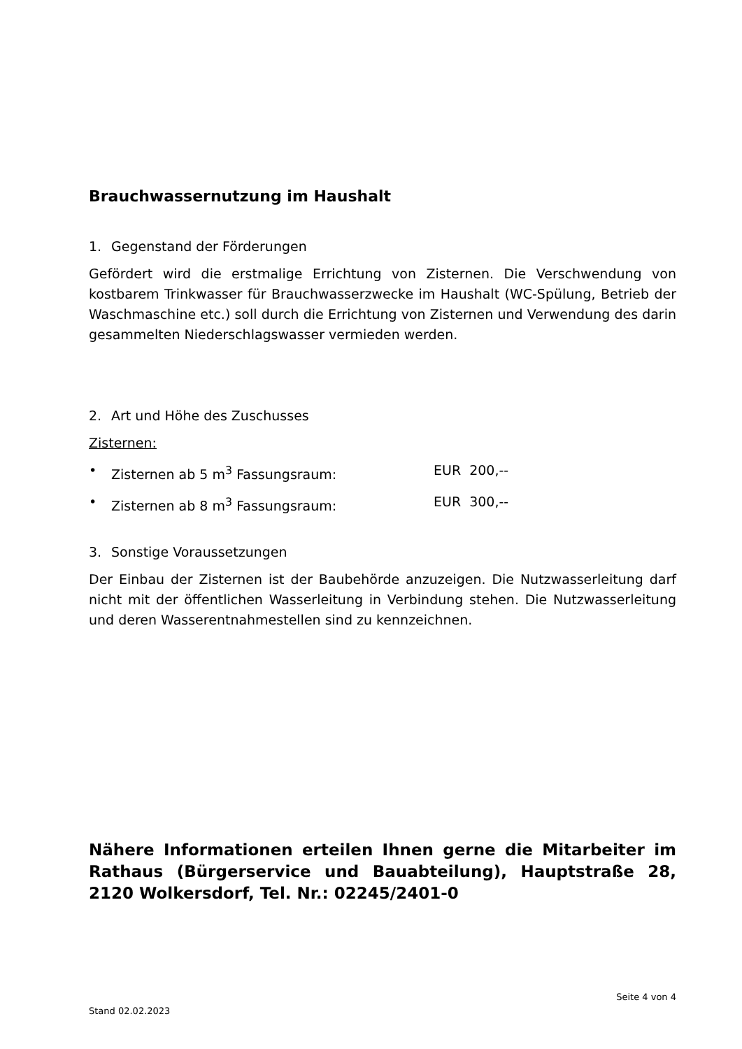Brauchwassernutzung im Haushalt
1. Gegenstand der Förderungen
Gefördert wird die erstmalige Errichtung von Zisternen. Die Verschwendung von kostbarem Trinkwasser für Brauchwasserzwecke im Haushalt (WC-Spülung, Betrieb der Waschmaschine etc.) soll durch die Errichtung von Zisternen und Verwendung des darin gesammelten Niederschlagswasser vermieden werden.
2. Art und Höhe des Zuschusses
Zisternen:
• Zisternen ab 5 m<sup>3</sup> Fassungsraum: EUR 200,--
• Zisternen ab 8 m<sup>3</sup> Fassungsraum: EUR 300,--
3. Sonstige Voraussetzungen
Der Einbau der Zisternen ist der Baubehörde anzuzeigen. Die Nutzwasserleitung darf nicht mit der öffentlichen Wasserleitung in Verbindung stehen. Die Nutzwasserleitung und deren Wasserentnahmestellen sind zu kennzeichnen.
Nähere Informationen erteilen Ihnen gerne die Mitarbeiter im Rathaus (Bürgerservice und Bauabteilung), Hauptstraße 28, 2120 Wolkersdorf, Tel. Nr.: 02245/2401-0
Seite 4 von 4
Stand 02.02.2023